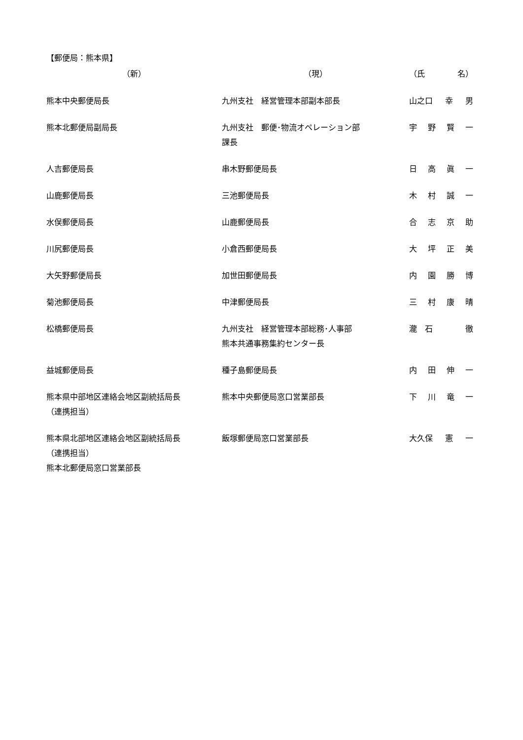【郵便局：熊本県】
| （新） | （現） | （氏 名） |
| --- | --- | --- |
| 熊本中央郵便局長 | 九州支社 経営管理本部副本部長 | 山之口 幸 男 |
| 熊本北郵便局副局長 | 九州支社 郵便･物流オペレーション部 課長 | 宇 野 賢 一 |
| 人吉郵便局長 | 串木野郵便局長 | 日 高 眞 一 |
| 山鹿郵便局長 | 三池郵便局長 | 木 村 誠 一 |
| 水俣郵便局長 | 山鹿郵便局長 | 合 志 京 助 |
| 川尻郵便局長 | 小倉西郵便局長 | 大 坪 正 美 |
| 大矢野郵便局長 | 加世田郵便局長 | 内 園 勝 博 |
| 菊池郵便局長 | 中津郵便局長 | 三 村 康 晴 |
| 松橋郵便局長 | 九州支社 経営管理本部総務･人事部 熊本共通事務集約センター長 | 瀧 石 徹 |
| 益城郵便局長 | 種子島郵便局長 | 内 田 伸 一 |
| 熊本県中部地区連絡会地区副統括局長 （連携担当） | 熊本中央郵便局窓口営業部長 | 下 川 竜 一 |
| 熊本県北部地区連絡会地区副統括局長 （連携担当） 熊本北郵便局窓口営業部長 | 飯塚郵便局窓口営業部長 | 大久保 憲 一 |